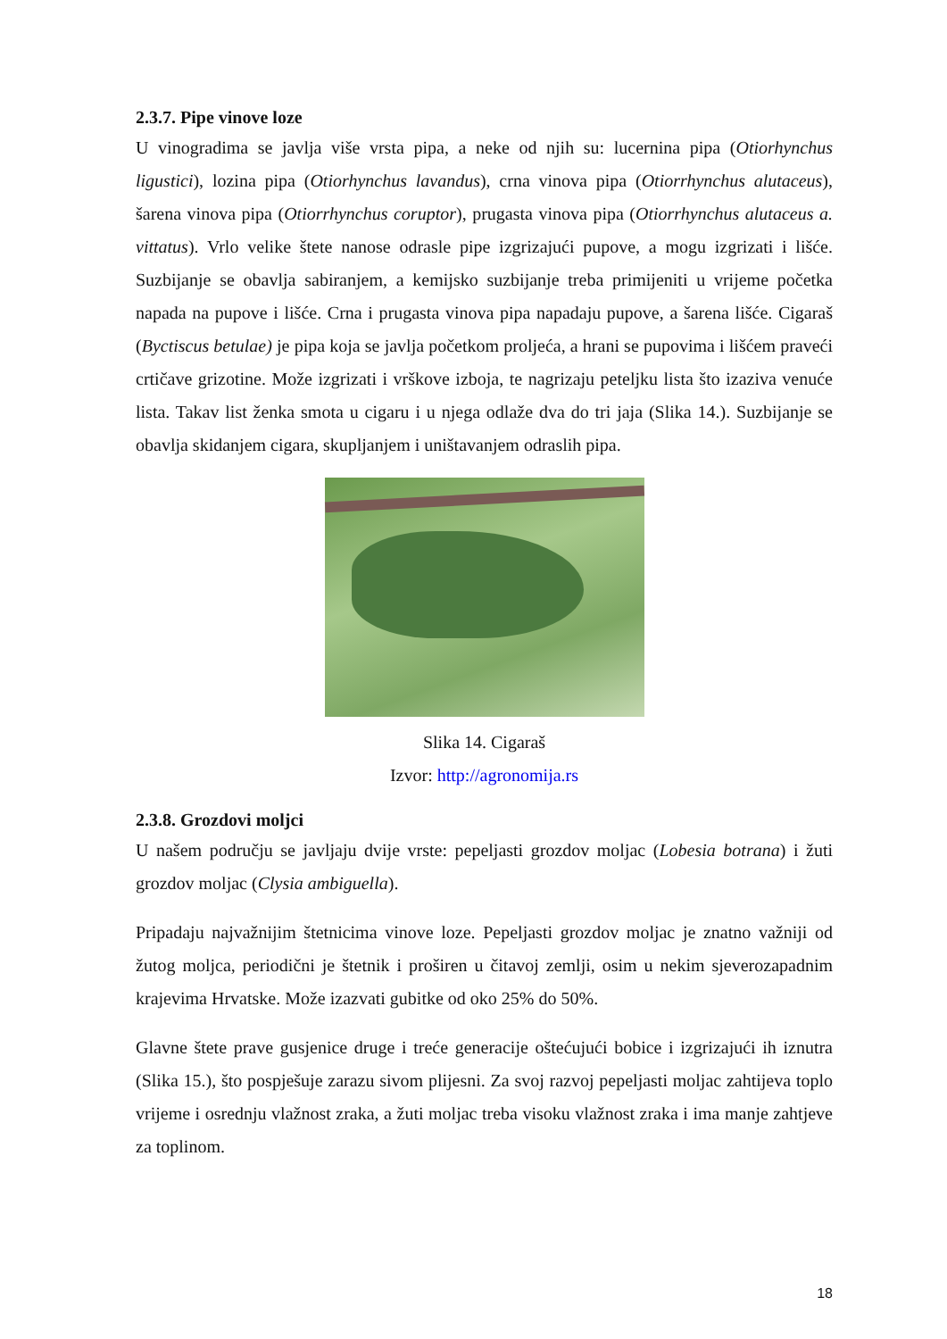2.3.7. Pipe vinove loze
U vinogradima se javlja više vrsta pipa, a neke od njih su: lucernina pipa (Otiorhynchus ligustici), lozina pipa (Otiorhynchus lavandus), crna vinova pipa (Otiorrhynchus alutaceus), šarena vinova pipa (Otiorrhynchus coruptor), prugasta vinova pipa (Otiorrhynchus alutaceus a. vittatus). Vrlo velike štete nanose odrasle pipe izgrizajući pupove, a mogu izgrizati i lišće. Suzbijanje se obavlja sabiranjem, a kemijsko suzbijanje treba primijeniti u vrijeme početka napada na pupove i lišće. Crna i prugasta vinova pipa napadaju pupove, a šarena lišće. Cigaraš (Byctiscus betulae) je pipa koja se javlja početkom proljeća, a hrani se pupovima i lišćem praveći crtičave grizotine. Može izgrizati i vrškove izboja, te nagrizaju peteljku lista što izaziva venuće lista. Takav list ženka smota u cigaru i u njega odlaže dva do tri jaja (Slika 14.). Suzbijanje se obavlja skidanjem cigara, skupljanjem i uništavanjem odraslih pipa.
Slika 14. Cigaraš
Izvor: http://agronomija.rs
2.3.8. Grozdovi moljci
U našem području se javljaju dvije vrste: pepeljasti grozdov moljac (Lobesia botrana) i žuti grozdov moljac (Clysia ambiguella).
Pripadaju najvažnijim štetnicima vinove loze. Pepeljasti grozdov moljac je znatno važniji od žutog moljca, periodični je štetnik i proširen u čitavoj zemlji, osim u nekim sjeverozapadnim krajevima Hrvatske. Može izazvati gubitke od oko 25% do 50%.
Glavne štete prave gusjenice druge i treće generacije oštećujući bobice i izgrizajući ih iznutra (Slika 15.), što pospješuje zarazu sivom plijesni. Za svoj razvoj pepeljasti moljac zahtijeva toplo vrijeme i osrednju vlažnost zraka, a žuti moljac treba visoku vlažnost zraka i ima manje zahtjeve za toplinom.
18